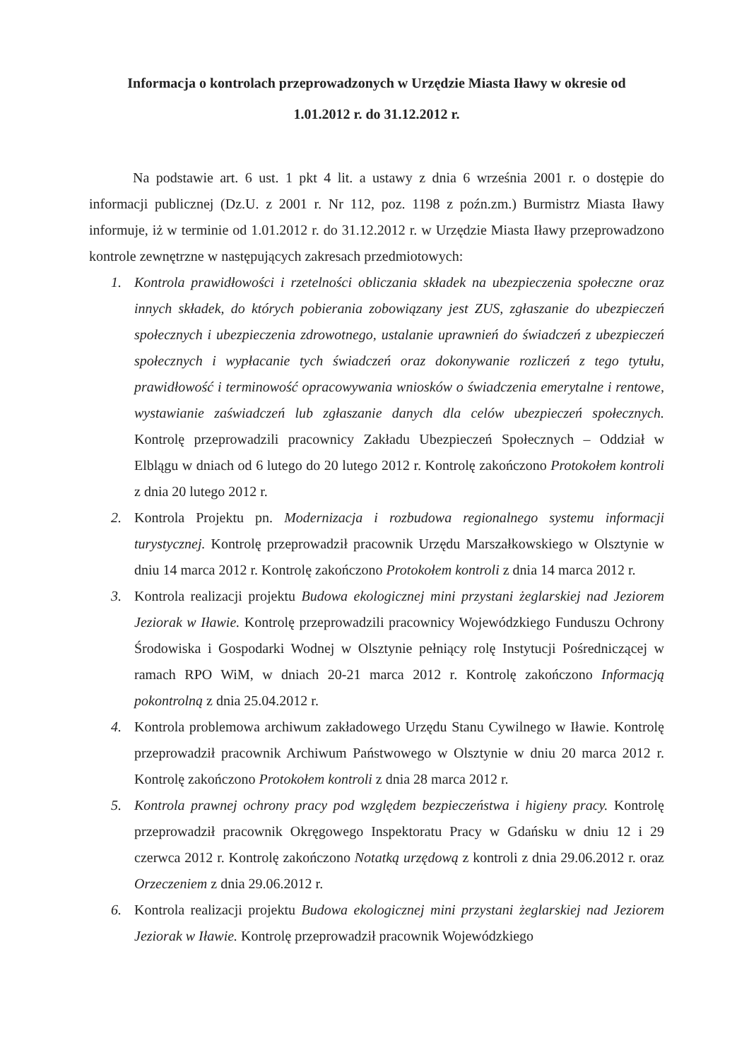Informacja o kontrolach przeprowadzonych w Urzędzie Miasta Iławy w okresie od
1.01.2012 r. do 31.12.2012 r.
Na podstawie art. 6 ust. 1 pkt 4 lit. a ustawy z dnia 6 września 2001 r. o dostępie do informacji publicznej (Dz.U. z 2001 r. Nr 112, poz. 1198 z poźn.zm.) Burmistrz Miasta Iławy informuje, iż w terminie od 1.01.2012 r. do 31.12.2012 r. w Urzędzie Miasta Iławy przeprowadzono kontrole zewnętrzne w następujących zakresach przedmiotowych:
1. Kontrola prawidłowości i rzetelności obliczania składek na ubezpieczenia społeczne oraz innych składek, do których pobierania zobowiązany jest ZUS, zgłaszanie do ubezpieczeń społecznych i ubezpieczenia zdrowotnego, ustalanie uprawnień do świadczeń z ubezpieczeń społecznych i wypłacanie tych świadczeń oraz dokonywanie rozliczeń z tego tytułu, prawidłowość i terminowość opracowywania wniosków o świadczenia emerytalne i rentowe, wystawianie zaświadczeń lub zgłaszanie danych dla celów ubezpieczeń społecznych. Kontrolę przeprowadzili pracownicy Zakładu Ubezpieczeń Społecznych – Oddział w Elblągu w dniach od 6 lutego do 20 lutego 2012 r. Kontrolę zakończono Protokołem kontroli z dnia 20 lutego 2012 r.
2. Kontrola Projektu pn. Modernizacja i rozbudowa regionalnego systemu informacji turystycznej. Kontrolę przeprowadził pracownik Urzędu Marszałkowskiego w Olsztynie w dniu 14 marca 2012 r. Kontrolę zakończono Protokołem kontroli z dnia 14 marca 2012 r.
3. Kontrola realizacji projektu Budowa ekologicznej mini przystani żeglarskiej nad Jeziorem Jeziorak w Iławie. Kontrolę przeprowadzili pracownicy Wojewódzkiego Funduszu Ochrony Środowiska i Gospodarki Wodnej w Olsztynie pełniący rolę Instytucji Pośredniczącej w ramach RPO WiM, w dniach 20-21 marca 2012 r. Kontrolę zakończono Informacją pokontrolną z dnia 25.04.2012 r.
4. Kontrola problemowa archiwum zakładowego Urzędu Stanu Cywilnego w Iławie. Kontrolę przeprowadził pracownik Archiwum Państwowego w Olsztynie w dniu 20 marca 2012 r. Kontrolę zakończono Protokołem kontroli z dnia 28 marca 2012 r.
5. Kontrola prawnej ochrony pracy pod względem bezpieczeństwa i higieny pracy. Kontrolę przeprowadził pracownik Okręgowego Inspektoratu Pracy w Gdańsku w dniu 12 i 29 czerwca 2012 r. Kontrolę zakończono Notatką urzędową z kontroli z dnia 29.06.2012 r. oraz Orzeczeniem z dnia 29.06.2012 r.
6. Kontrola realizacji projektu Budowa ekologicznej mini przystani żeglarskiej nad Jeziorem Jeziorak w Iławie. Kontrolę przeprowadził pracownik Wojewódzkiego